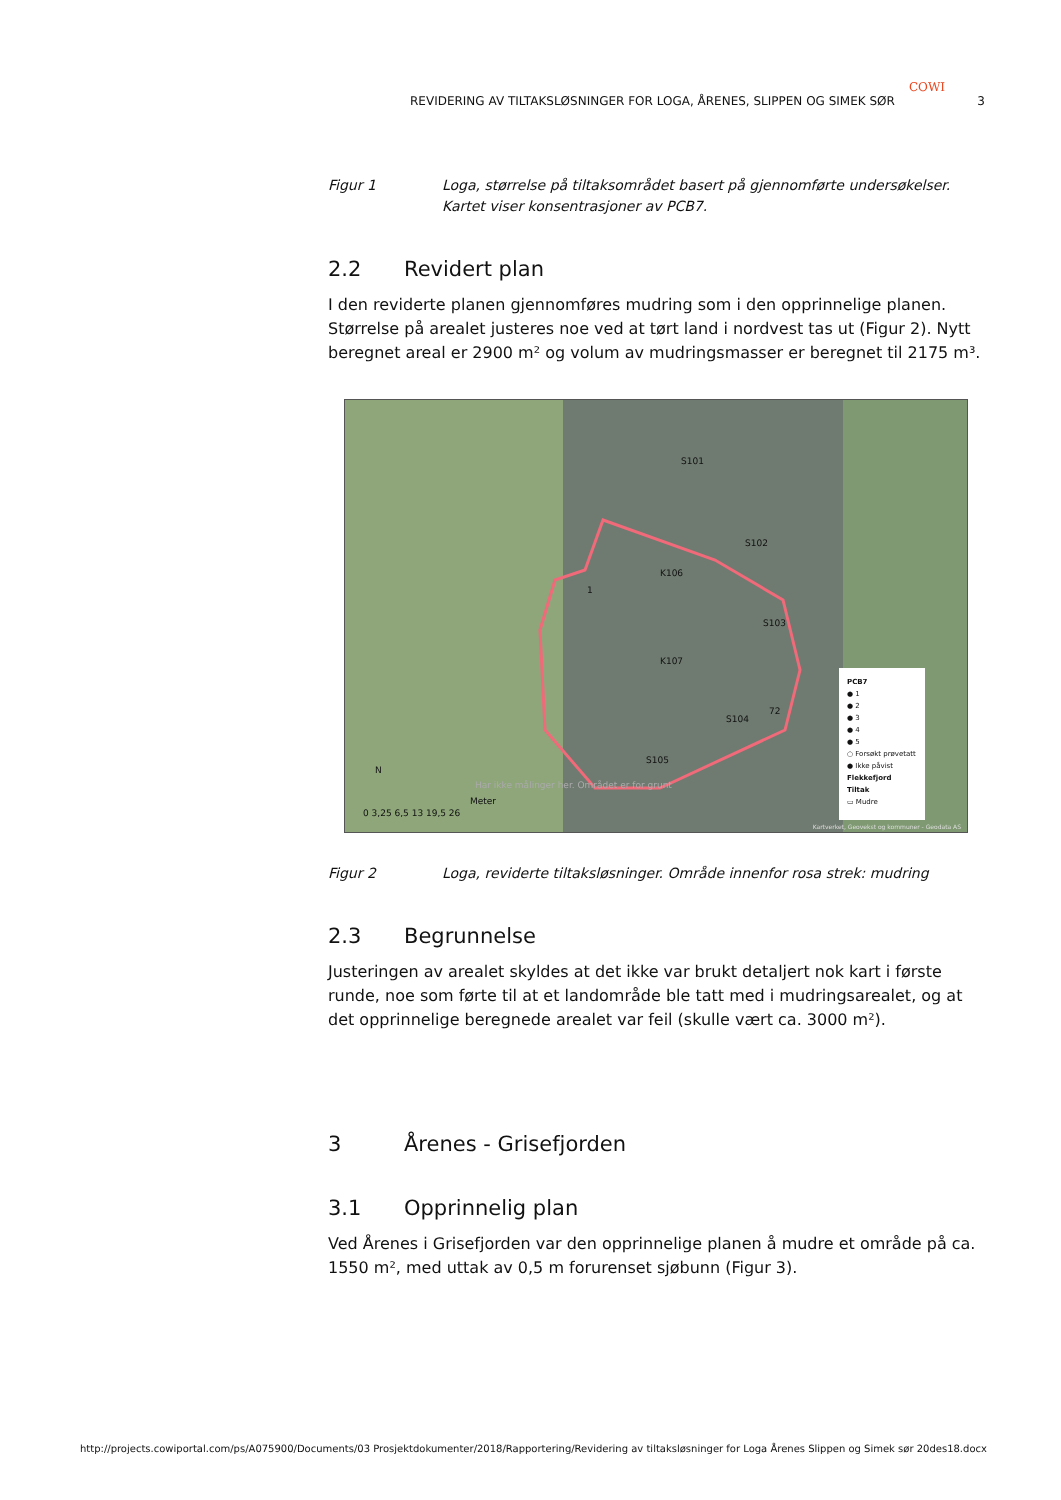COWI
REVIDERING AV TILTAKSLØSNINGER FOR LOGA, ÅRENES, SLIPPEN OG SIMEK SØR 3
Figur 1 Loga, størrelse på tiltaksområdet basert på gjennomførte undersøkelser. Kartet viser konsentrasjoner av PCB7.
2.2 Revidert plan
I den reviderte planen gjennomføres mudring som i den opprinnelige planen. Størrelse på arealet justeres noe ved at tørt land i nordvest tas ut (Figur 2). Nytt beregnet areal er 2900 m² og volum av mudringsmasser er beregnet til 2175 m³.
S101
S102
K106
1
S103
K107
72
S104
S105
N
0 3,25 6,5 13 19,5 26
Meter
Har ikke målinger her. Området er for grunt
PCB7
● 1
● 2
● 3
● 4
● 5
○ Forsøkt prøvetatt
● Ikke påvist
Flekkefjord
Tiltak
▭ Mudre
Kartverket, Geovekst og kommuner - Geodata AS
Figur 2 Loga, reviderte tiltaksløsninger. Område innenfor rosa strek: mudring
2.3 Begrunnelse
Justeringen av arealet skyldes at det ikke var brukt detaljert nok kart i første runde, noe som førte til at et landområde ble tatt med i mudringsarealet, og at det opprinnelige beregnede arealet var feil (skulle vært ca. 3000 m²).
3 Årenes - Grisefjorden
3.1 Opprinnelig plan
Ved Årenes i Grisefjorden var den opprinnelige planen å mudre et område på ca. 1550 m², med uttak av 0,5 m forurenset sjøbunn (Figur 3).
http://projects.cowiportal.com/ps/A075900/Documents/03 Prosjektdokumenter/2018/Rapportering/Revidering av tiltaksløsninger for Loga Årenes Slippen og Simek sør 20des18.docx